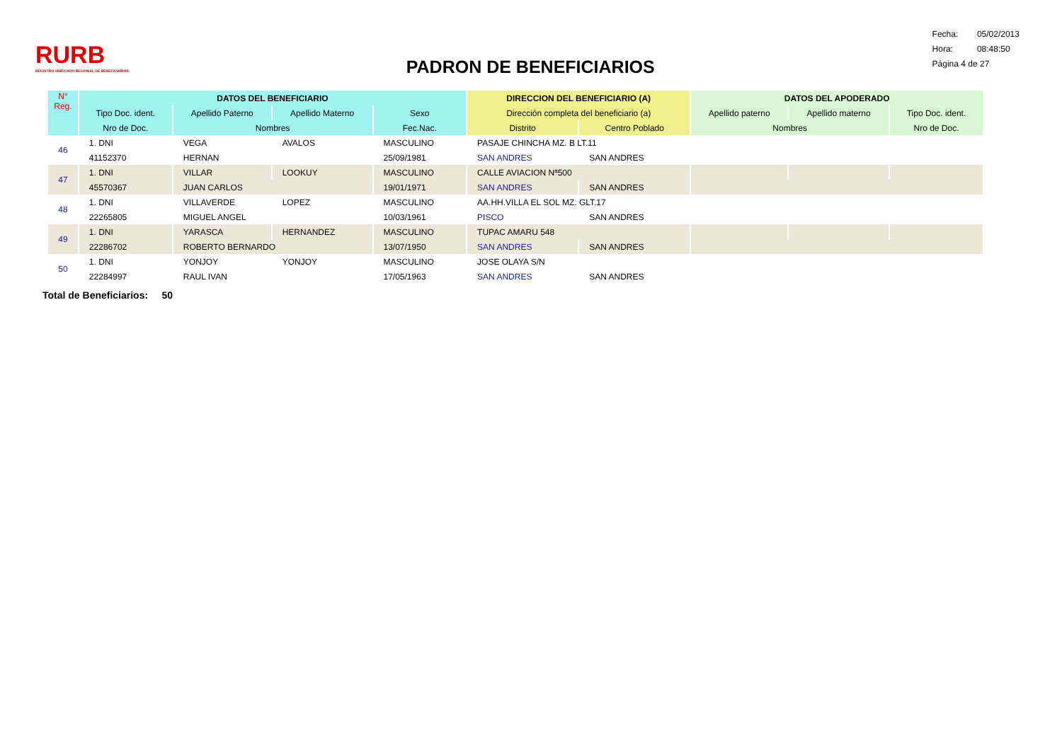RURB
REGISTRO UNIFICADO REGIONAL DE BENEFICIARIOS
PADRON DE BENEFICIARIOS
Fecha: 05/02/2013
Hora: 08:48:50
Página 4 de 27
| N° Reg. | DATOS DEL BENEFICIARIO | | | | DIRECCION DEL BENEFICIARIO (A) | | DATOS DEL APODERADO | | |
| --- | --- | --- | --- | --- | --- | --- | --- | --- | --- |
| | Tipo Doc. ident. | Apellido Paterno | Apellido Materno | Sexo | Dirección completa del beneficiario (a) | | Apellido paterno | Apellido materno | Tipo Doc. ident. |
| | Nro de Doc. | Nombres | | Fec.Nac. | Distrito | Centro Poblado | Nombres | | Nro de Doc. |
| 46 | 1. DNI | VEGA | AVALOS | MASCULINO | PASAJE CHINCHA MZ. B LT.11 | | | | |
| | 41152370 | HERNAN | | 25/09/1981 | SAN ANDRES | SAN ANDRES | | | |
| 47 | 1. DNI | VILLAR | LOOKUY | MASCULINO | CALLE AVIACION Nª500 | | | | |
| | 45570367 | JUAN CARLOS | | 19/01/1971 | SAN ANDRES | SAN ANDRES | | | |
| 48 | 1. DNI | VILLAVERDE | LOPEZ | MASCULINO | AA.HH.VILLA EL SOL MZ. GLT.17 | | | | |
| | 22265805 | MIGUEL ANGEL | | 10/03/1961 | PISCO | SAN ANDRES | | | |
| 49 | 1. DNI | YARASCA | HERNANDEZ | MASCULINO | TUPAC AMARU 548 | | | | |
| | 22286702 | ROBERTO BERNARDO | | 13/07/1950 | SAN ANDRES | SAN ANDRES | | | |
| 50 | 1. DNI | YONJOY | YONJOY | MASCULINO | JOSE OLAYA S/N | | | | |
| | 22284997 | RAUL IVAN | | 17/05/1963 | SAN ANDRES | SAN ANDRES | | | |
Total de Beneficiarios: 50